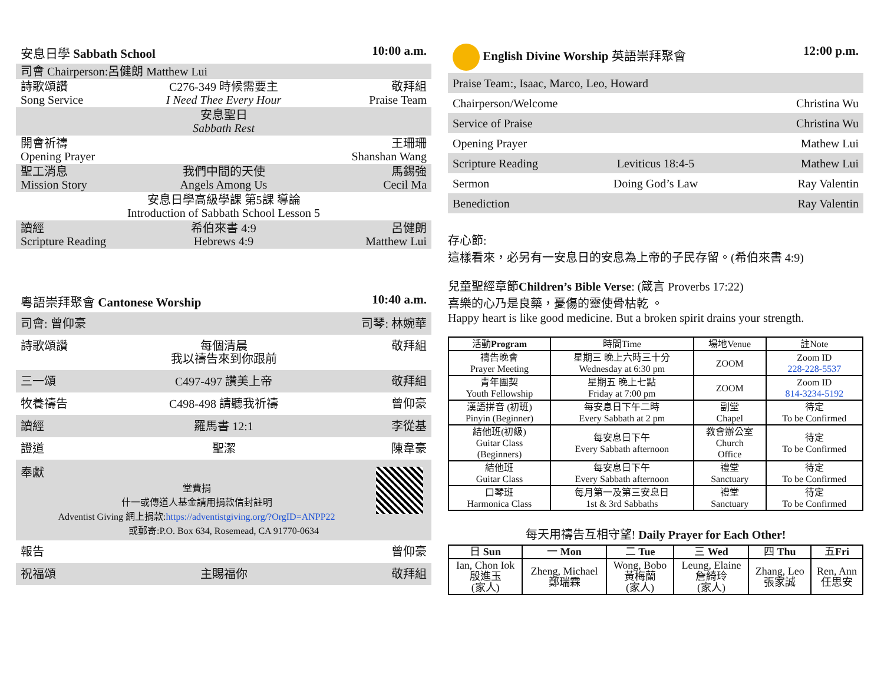安息日學 Sabbath School 10:00 a.m.
司會 Chairperson:呂健朗 Matthew Lui
詩歌頌讚
Song Service
C276-349 時候需要主
I Need Thee Every Hour
敬拜組
Praise Team
安息聖日
Sabbath Rest
開會祈禱
Opening Prayer
王珊珊
Shanshan Wang
聖工消息
Mission Story
我們中間的天使
Angels Among Us
馬錫強
Cecil Ma
安息日學高級學課 第5課 導論
Introduction of Sabbath School Lesson 5
讀經
Scripture Reading
希伯來書 4:9
Hebrews 4:9
呂健朗
Matthew Lui
粵語崇拜聚會 Cantonese Worship 10:40 a.m.
司會: 曾仰豪 司琴: 林婉華
詩歌頌讚 每個清晨
我以禱告來到你跟前
敬拜組
三一頌 C497-497 讚美上帝 敬拜組
牧養禱告 C498-498 請聽我祈禱 曾仰豪
讀經 羅馬書 12:1 李從基
證道 聖潔 陳韋豪
奉獻
堂費捐
什一或傳道人基金請用捐款信封註明
Adventist Giving 網上捐款:https://adventistgiving.org/?OrgID=ANPP22
或郵寄:P.O. Box 634, Rosemead, CA 91770-0634
報告 曾仰豪
祝福頌 主賜福你 敬拜組
English Divine Worship 英語崇拜聚會 12:00 p.m.
Praise Team:, Isaac, Marco, Leo, Howard
Chairperson/Welcome Christina Wu
Service of Praise Christina Wu
Opening Prayer Mathew Lui
Scripture Reading Leviticus 18:4-5 Mathew Lui
Sermon Doing God’s Law Ray Valentin
Benediction Ray Valentin
存心節:
這樣看來，必另有一安息日的安息為上帝的子民存留。(希伯來書 4:9)
兒童聖經章節Children’s Bible Verse: (箴言 Proverbs 17:22)
喜樂的心乃是良藥，憂傷的靈使骨枯乾 。
Happy heart is like good medicine. But a broken spirit drains your strength.
| 活動 Program | 時間Time | 場地Venue | 註Note |
| --- | --- | --- | --- |
| 禱告晚會 Prayer Meeting | 星期三 晚上六時三十分 Wednesday at 6:30 pm | ZOOM | Zoom ID 228-228-5537 |
| 青年團契 Youth Fellowship | 星期五 晚上七點 Friday at 7:00 pm | ZOOM | Zoom ID 814-3234-5192 |
| 漢語拼音 (初班) Pinyin (Beginner) | 每安息日下午二時 Every Sabbath at 2 pm | 副堂 Chapel | 待定 To be Confirmed |
| 結他班(初級) Guitar Class (Beginners) | 每安息日下午 Every Sabbath afternoon | 教會辦公室 Church Office | 待定 To be Confirmed |
| 結他班 Guitar Class | 每安息日下午 Every Sabbath afternoon | 禮堂 Sanctuary | 待定 To be Confirmed |
| 口琴班 Harmonica Class | 每月第一及第三安息日 1st & 3rd Sabbaths | 禮堂 Sanctuary | 待定 To be Confirmed |
每天用禱告互相守望! Daily Prayer for Each Other!
| 日 Sun | 一 Mon | 二 Tue | 三 Wed | 四 Thu | 五 Fri |
| --- | --- | --- | --- | --- | --- |
| Ian, Chon Iok 殷進玉 (家人) | Zheng, Michael 鄭瑞霖 | Wong, Bobo 黃梅蘭 (家人) | Leung, Elaine 詹綺玲 (家人) | Zhang, Leo 張家誠 | Ren, Ann 任思安 |